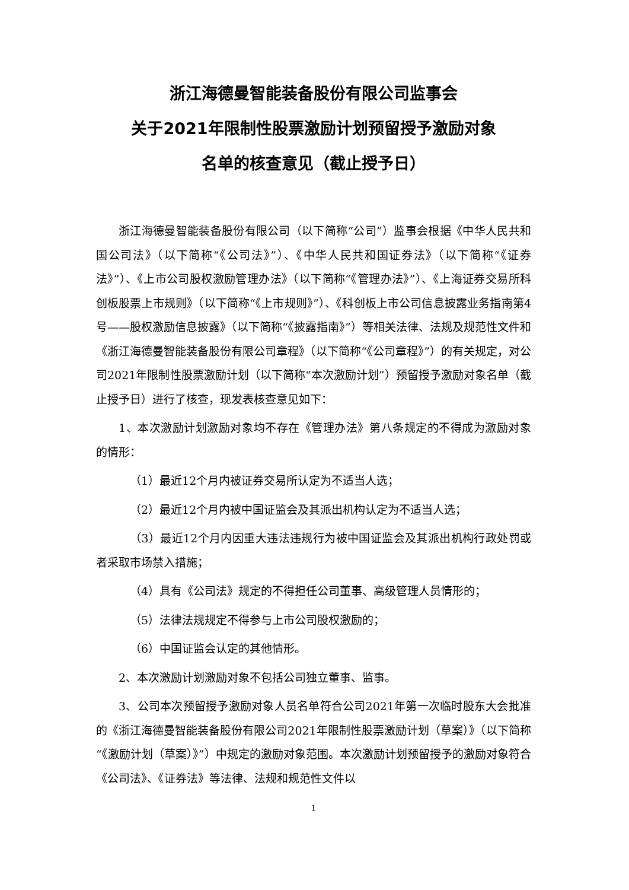浙江海德曼智能装备股份有限公司监事会
关于2021年限制性股票激励计划预留授予激励对象
名单的核查意见（截止授予日）
浙江海德曼智能装备股份有限公司（以下简称“公司”）监事会根据《中华人民共和国公司法》（以下简称“《公司法》”）、《中华人民共和国证券法》（以下简称“《证券法》”）、《上市公司股权激励管理办法》（以下简称“《管理办法》”）、《上海证券交易所科创板股票上市规则》（以下简称“《上市规则》”）、《科创板上市公司信息披露业务指南第4号——股权激励信息披露》（以下简称“《披露指南》”）等相关法律、法规及规范性文件和《浙江海德曼智能装备股份有限公司章程》（以下简称“《公司章程》”）的有关规定，对公司2021年限制性股票激励计划（以下简称“本次激励计划”）预留授予激励对象名单（截止授予日）进行了核查，现发表核查意见如下：
1、本次激励计划激励对象均不存在《管理办法》第八条规定的不得成为激励对象的情形：
（1）最近12个月内被证券交易所认定为不适当人选；
（2）最近12个月内被中国证监会及其派出机构认定为不适当人选；
（3）最近12个月内因重大违法违规行为被中国证监会及其派出机构行政处罚或者采取市场禁入措施；
（4）具有《公司法》规定的不得担任公司董事、高级管理人员情形的；
（5）法律法规规定不得参与上市公司股权激励的；
（6）中国证监会认定的其他情形。
2、本次激励计划激励对象不包括公司独立董事、监事。
3、公司本次预留授予激励对象人员名单符合公司2021年第一次临时股东大会批准的《浙江海德曼智能装备股份有限公司2021年限制性股票激励计划（草案）》（以下简称“《激励计划（草案）》”）中规定的激励对象范围。本次激励计划预留授予的激励对象符合《公司法》、《证券法》等法律、法规和规范性文件以
1